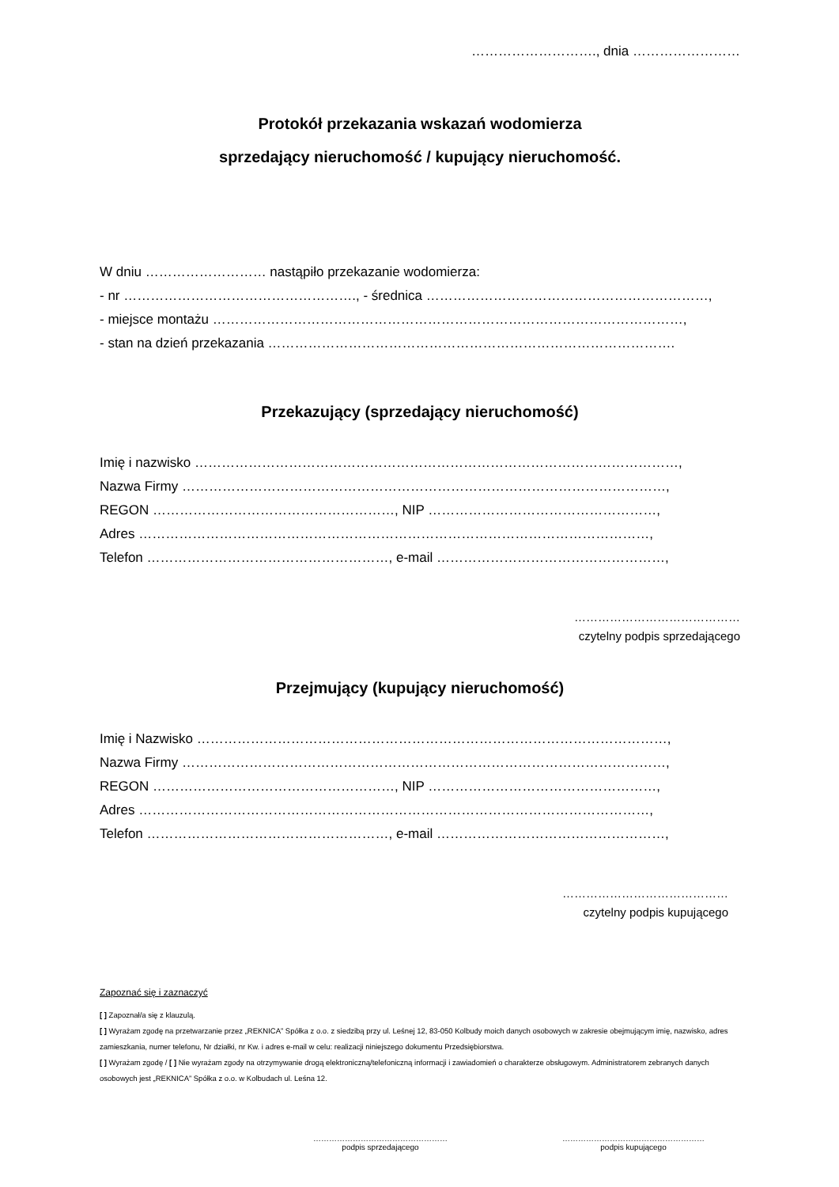………………………., dnia ……………………
Protokół przekazania wskazań wodomierza
sprzedający nieruchomość / kupujący nieruchomość.
W dniu ……………………… nastąpiło przekazanie wodomierza:
- nr ……………………………………………., - średnica ………………………………………………………,
- miejsce montażu ……………………………………………………………………………………………,
- stan na dzień przekazania ……………………………………………………………………………….
Przekazujący (sprzedający nieruchomość)
Imię i nazwisko ………………………………………………………………………………………………,
Nazwa Firmy ………………………………………………………………………………………………,
REGON ………………………………………………, NIP ……………………………………………,
Adres ……………………………………………………………………………………………………,
Telefon ………………………………………………, e-mail ……………………………………………,
……………………………………
czytelny podpis sprzedającego
Przejmujący (kupujący nieruchomość)
Imię i Nazwisko ……………………………………………………………………………………………,
Nazwa Firmy ………………………………………………………………………………………………,
REGON ………………………………………………, NIP ……………………………………………,
Adres ……………………………………………………………………………………………………,
Telefon ………………………………………………, e-mail ……………………………………………,
……………………………………
czytelny podpis kupującego
Zapoznać się i zaznaczyć
[ ] Zapoznał/a się z klauzulą.
[ ] Wyrażam zgodę na przetwarzanie przez „REKNICA” Spółka z o.o. z siedzibą przy ul. Leśnej 12, 83-050 Kolbudy moich danych osobowych w zakresie obejmującym imię, nazwisko, adres zamieszkania, numer telefonu, Nr działki, nr Kw. i adres e-mail w celu: realizacji niniejszego dokumentu Przedsiębiorstwa.
[ ] Wyrażam zgodę / [ ] Nie wyrażam zgody na otrzymywanie drogą elektroniczną/telefoniczną informacji i zawiadomień o charakterze obsługowym. Administratorem zebranych danych osobowych jest „REKNICA” Spółka z o.o. w Kolbudach ul. Leśna 12.
……………………………………………
podpis sprzedającego
………………………………………………
podpis kupującego